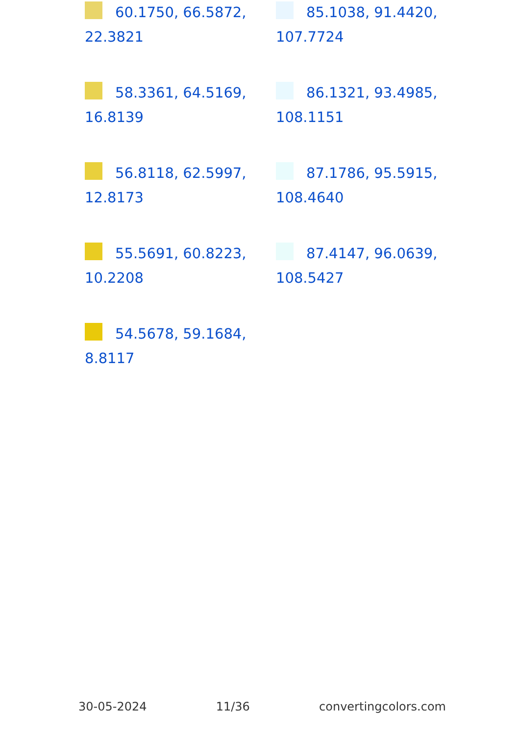60.1750, 66.5872, 22.3821
85.1038, 91.4420, 107.7724
58.3361, 64.5169, 16.8139
86.1321, 93.4985, 108.1151
56.8118, 62.5997, 12.8173
87.1786, 95.5915, 108.4640
55.5691, 60.8223, 10.2208
87.4147, 96.0639, 108.5427
54.5678, 59.1684, 8.8117
30-05-2024 11/36 convertingcolors.com